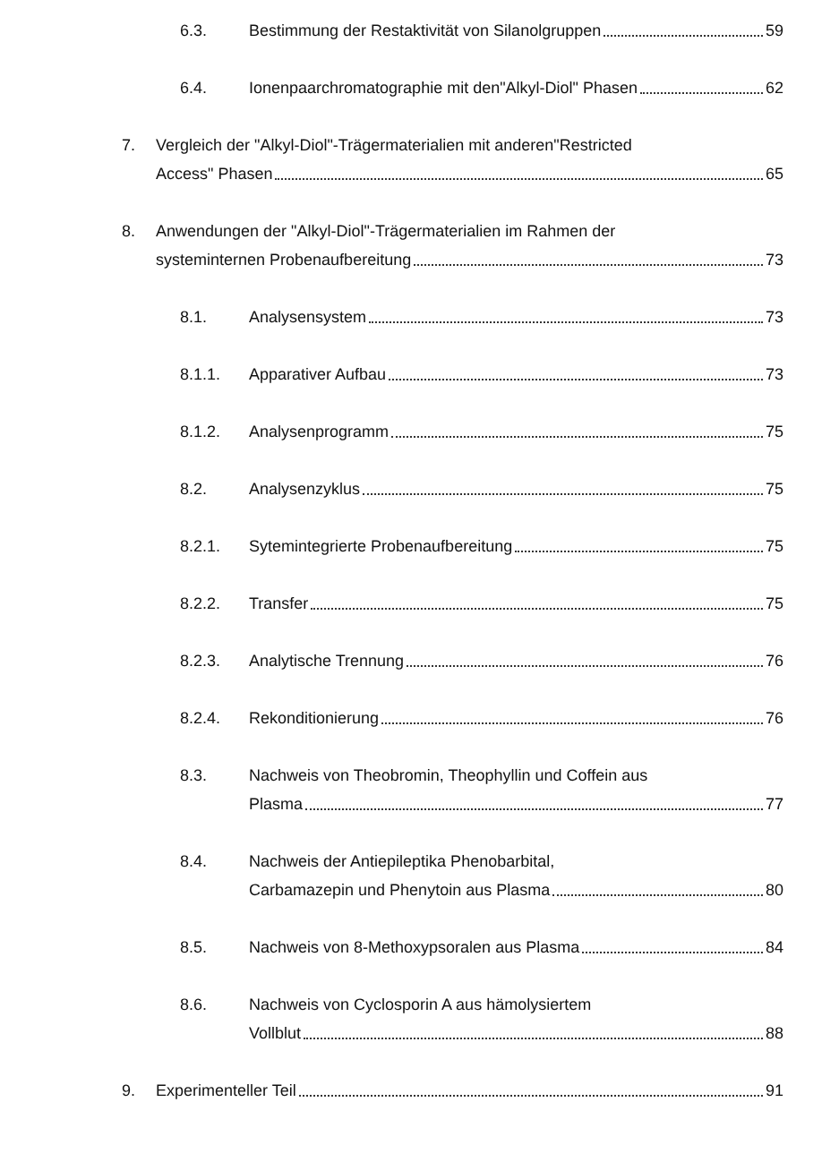6.3. Bestimmung der Restaktivität von Silanolgruppen 59
6.4. Ionenpaarchromatographie mit den"Alkyl-Diol" Phasen 62
7. Vergleich der "Alkyl-Diol"-Trägermaterialien mit anderen"Restricted
Access" Phasen 65
8. Anwendungen der "Alkyl-Diol"-Trägermaterialien im Rahmen der
systeminternen Probenaufbereitung 73
8.1. Analysensystem 73
8.1.1. Apparativer Aufbau 73
8.1.2. Analysenprogramm 75
8.2. Analysenzyklus 75
8.2.1. Sytemintegrierte Probenaufbereitung 75
8.2.2. Transfer 75
8.2.3. Analytische Trennung 76
8.2.4. Rekonditionierung 76
8.3. Nachweis von Theobromin, Theophyllin und Coffein aus
Plasma 77
8.4. Nachweis der Antiepileptika Phenobarbital,
Carbamazepin und Phenytoin aus Plasma 80
8.5. Nachweis von 8-Methoxypsoralen aus Plasma 84
8.6. Nachweis von Cyclosporin A aus hämolysiertem
Vollblut 88
9. Experimenteller Teil 91